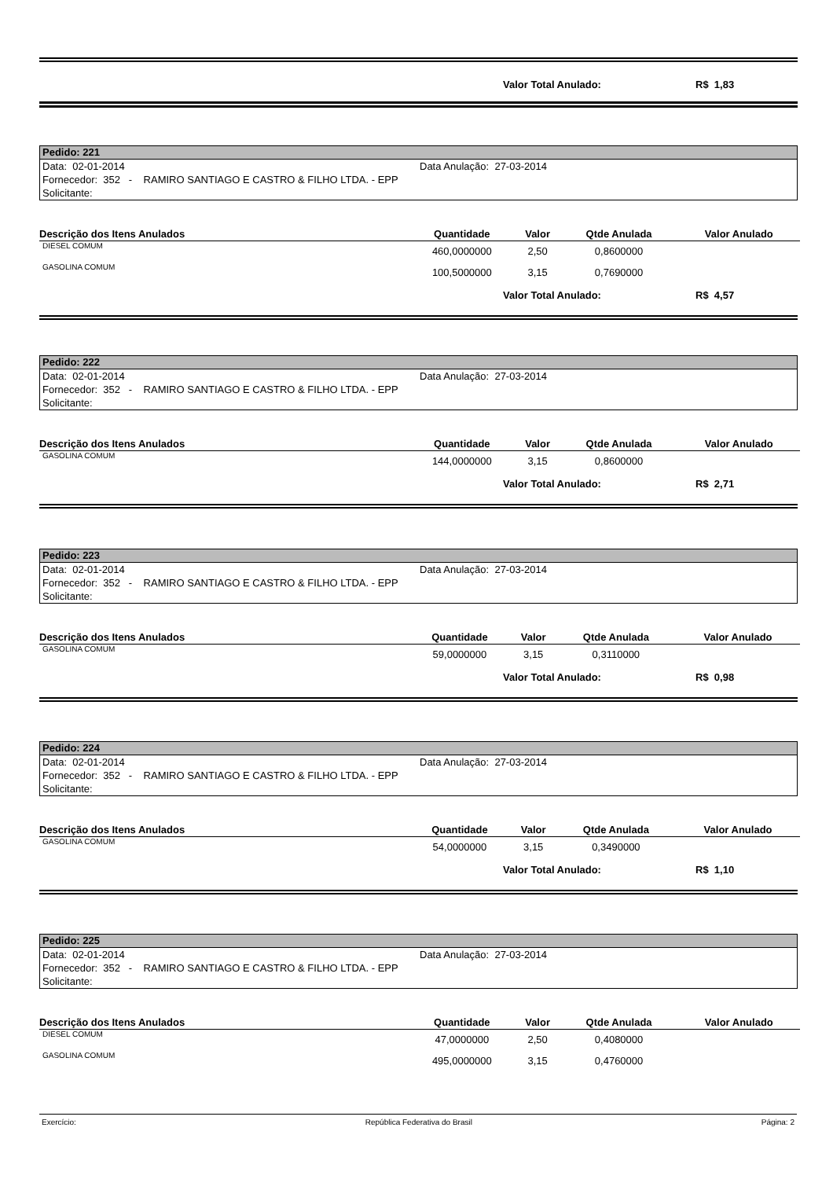Valor Total Anulado: R$ 1,83
Pedido: 221
Data: 02-01-2014 Data Anulação: 27-03-2014
Fornecedor: 352 - RAMIRO SANTIAGO E CASTRO & FILHO LTDA. - EPP
Solicitante:
| Descrição dos Itens Anulados | Quantidade | Valor | Qtde Anulada | Valor Anulado |
| --- | --- | --- | --- | --- |
| DIESEL COMUM | 460,0000000 | 2,50 | 0,8600000 | |
| GASOLINA COMUM | 100,5000000 | 3,15 | 0,7690000 | |
Valor Total Anulado: R$ 4,57
Pedido: 222
Data: 02-01-2014 Data Anulação: 27-03-2014
Fornecedor: 352 - RAMIRO SANTIAGO E CASTRO & FILHO LTDA. - EPP
Solicitante:
| Descrição dos Itens Anulados | Quantidade | Valor | Qtde Anulada | Valor Anulado |
| --- | --- | --- | --- | --- |
| GASOLINA COMUM | 144,0000000 | 3,15 | 0,8600000 | |
Valor Total Anulado: R$ 2,71
Pedido: 223
Data: 02-01-2014 Data Anulação: 27-03-2014
Fornecedor: 352 - RAMIRO SANTIAGO E CASTRO & FILHO LTDA. - EPP
Solicitante:
| Descrição dos Itens Anulados | Quantidade | Valor | Qtde Anulada | Valor Anulado |
| --- | --- | --- | --- | --- |
| GASOLINA COMUM | 59,0000000 | 3,15 | 0,3110000 | |
Valor Total Anulado: R$ 0,98
Pedido: 224
Data: 02-01-2014 Data Anulação: 27-03-2014
Fornecedor: 352 - RAMIRO SANTIAGO E CASTRO & FILHO LTDA. - EPP
Solicitante:
| Descrição dos Itens Anulados | Quantidade | Valor | Qtde Anulada | Valor Anulado |
| --- | --- | --- | --- | --- |
| GASOLINA COMUM | 54,0000000 | 3,15 | 0,3490000 | |
Valor Total Anulado: R$ 1,10
Pedido: 225
Data: 02-01-2014 Data Anulação: 27-03-2014
Fornecedor: 352 - RAMIRO SANTIAGO E CASTRO & FILHO LTDA. - EPP
Solicitante:
| Descrição dos Itens Anulados | Quantidade | Valor | Qtde Anulada | Valor Anulado |
| --- | --- | --- | --- | --- |
| DIESEL COMUM | 47,0000000 | 2,50 | 0,4080000 | |
| GASOLINA COMUM | 495,0000000 | 3,15 | 0,4760000 | |
Exercício: República Federativa do Brasil Página: 2